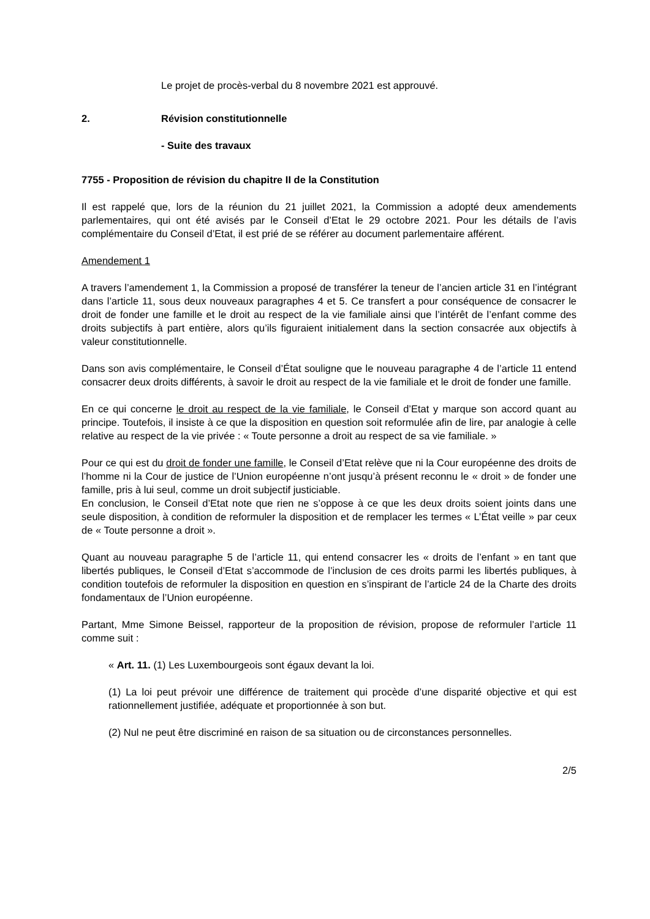Le projet de procès-verbal du 8 novembre 2021 est approuvé.
2. Révision constitutionnelle
- Suite des travaux
7755 - Proposition de révision du chapitre II de la Constitution
Il est rappelé que, lors de la réunion du 21 juillet 2021, la Commission a adopté deux amendements parlementaires, qui ont été avisés par le Conseil d’Etat le 29 octobre 2021. Pour les détails de l’avis complémentaire du Conseil d’Etat, il est prié de se référer au document parlementaire afférent.
Amendement 1
A travers l’amendement 1, la Commission a proposé de transférer la teneur de l’ancien article 31 en l’intégrant dans l’article 11, sous deux nouveaux paragraphes 4 et 5. Ce transfert a pour conséquence de consacrer le droit de fonder une famille et le droit au respect de la vie familiale ainsi que l’intérêt de l’enfant comme des droits subjectifs à part entière, alors qu’ils figuraient initialement dans la section consacrée aux objectifs à valeur constitutionnelle.
Dans son avis complémentaire, le Conseil d’État souligne que le nouveau paragraphe 4 de l’article 11 entend consacrer deux droits différents, à savoir le droit au respect de la vie familiale et le droit de fonder une famille.
En ce qui concerne le droit au respect de la vie familiale, le Conseil d’Etat y marque son accord quant au principe. Toutefois, il insiste à ce que la disposition en question soit reformulée afin de lire, par analogie à celle relative au respect de la vie privée : « Toute personne a droit au respect de sa vie familiale. »
Pour ce qui est du droit de fonder une famille, le Conseil d’Etat relève que ni la Cour européenne des droits de l’homme ni la Cour de justice de l’Union européenne n’ont jusqu’à présent reconnu le « droit » de fonder une famille, pris à lui seul, comme un droit subjectif justiciable.
En conclusion, le Conseil d’Etat note que rien ne s’oppose à ce que les deux droits soient joints dans une seule disposition, à condition de reformuler la disposition et de remplacer les termes « L’État veille » par ceux de « Toute personne a droit ».
Quant au nouveau paragraphe 5 de l’article 11, qui entend consacrer les « droits de l’enfant » en tant que libertés publiques, le Conseil d’Etat s’accommode de l’inclusion de ces droits parmi les libertés publiques, à condition toutefois de reformuler la disposition en question en s’inspirant de l’article 24 de la Charte des droits fondamentaux de l’Union européenne.
Partant, Mme Simone Beissel, rapporteur de la proposition de révision, propose de reformuler l’article 11 comme suit :
« Art. 11. (1) Les Luxembourgeois sont égaux devant la loi.
(1) La loi peut prévoir une différence de traitement qui procède d’une disparité objective et qui est rationnellement justifiée, adéquate et proportionnée à son but.
(2) Nul ne peut être discriminé en raison de sa situation ou de circonstances personnelles.
2/5